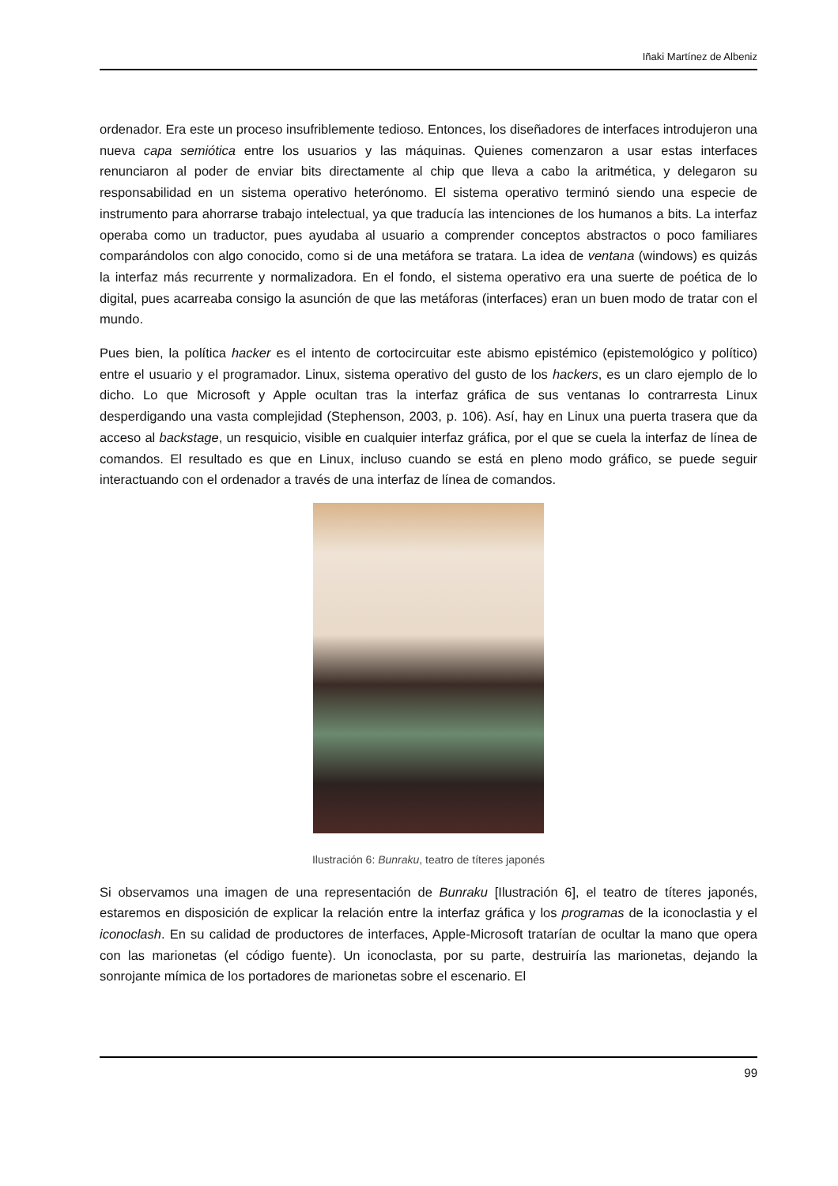Iñaki Martínez de Albeniz
ordenador. Era este un proceso insufriblemente tedioso. Entonces, los diseñadores de interfaces introdujeron una nueva capa semiótica entre los usuarios y las máquinas. Quienes comenzaron a usar estas interfaces renunciaron al poder de enviar bits directamente al chip que lleva a cabo la aritmética, y delegaron su responsabilidad en un sistema operativo heterónomo. El sistema operativo terminó siendo una especie de instrumento para ahorrarse trabajo intelectual, ya que traducía las intenciones de los humanos a bits. La interfaz operaba como un traductor, pues ayudaba al usuario a comprender conceptos abstractos o poco familiares comparándolos con algo conocido, como si de una metáfora se tratara. La idea de ventana (windows) es quizás la interfaz más recurrente y normalizadora. En el fondo, el sistema operativo era una suerte de poética de lo digital, pues acarreaba consigo la asunción de que las metáforas (interfaces) eran un buen modo de tratar con el mundo.
Pues bien, la política hacker es el intento de cortocircuitar este abismo epistémico (epistemológico y político) entre el usuario y el programador. Linux, sistema operativo del gusto de los hackers, es un claro ejemplo de lo dicho. Lo que Microsoft y Apple ocultan tras la interfaz gráfica de sus ventanas lo contrarresta Linux desperdigando una vasta complejidad (Stephenson, 2003, p. 106). Así, hay en Linux una puerta trasera que da acceso al backstage, un resquicio, visible en cualquier interfaz gráfica, por el que se cuela la interfaz de línea de comandos. El resultado es que en Linux, incluso cuando se está en pleno modo gráfico, se puede seguir interactuando con el ordenador a través de una interfaz de línea de comandos.
Ilustración 6: Bunraku, teatro de títeres japonés
Si observamos una imagen de una representación de Bunraku [Ilustración 6], el teatro de títeres japonés, estaremos en disposición de explicar la relación entre la interfaz gráfica y los programas de la iconoclastia y el iconoclash. En su calidad de productores de interfaces, Apple-Microsoft tratarían de ocultar la mano que opera con las marionetas (el código fuente). Un iconoclasta, por su parte, destruiría las marionetas, dejando la sonrojante mímica de los portadores de marionetas sobre el escenario. El
99